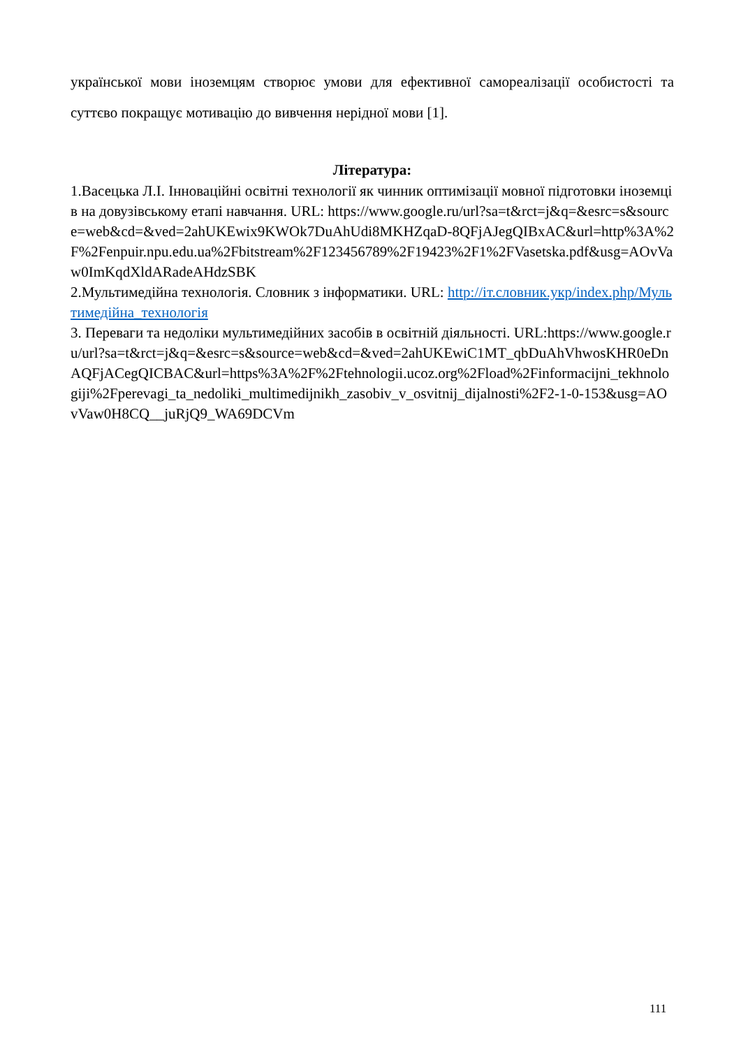української мови іноземцям створює умови для ефективної самореалізації особистості та суттєво покращує мотивацію до вивчення нерідної мови [1].
Література:
1.Васецька Л.І. Інноваційні освітні технології як чинник оптимізації мовної підготовки іноземців на довузівському етапі навчання. URL: https://www.google.ru/url?sa=t&rct=j&q=&esrc=s&source=web&cd=&ved=2ahUKEwix9KWOk7DuAhUdi8MKHZqaD-8QFjAJegQIBxAC&url=http%3A%2F%2Fenpuir.npu.edu.ua%2Fbitstream%2F123456789%2F19423%2F1%2FVasetska.pdf&usg=AOvVaw0ImKqdXldARadeAHdzSBK
2.Мультимедійна технологія. Словник з інформатики. URL: http://іт.словник.укр/index.php/Мультимедійна_технологія
3. Переваги та недоліки мультимедійних засобів в освітній діяльності. URL:https://www.google.ru/url?sa=t&rct=j&q=&esrc=s&source=web&cd=&ved=2ahUKEwiC1MT_qbDuAhVhwosKHR0eDnAQFjACegQICBAC&url=https%3A%2F%2Ftehnologii.ucoz.org%2Fload%2Finformacijni_tekhnologiji%2Fperevagi_ta_nedoliki_multimedijnikh_zasobiv_v_osvitnij_dijalnosti%2F2-1-0-153&usg=AOvVaw0H8CQ__juRjQ9_WA69DCVm
111